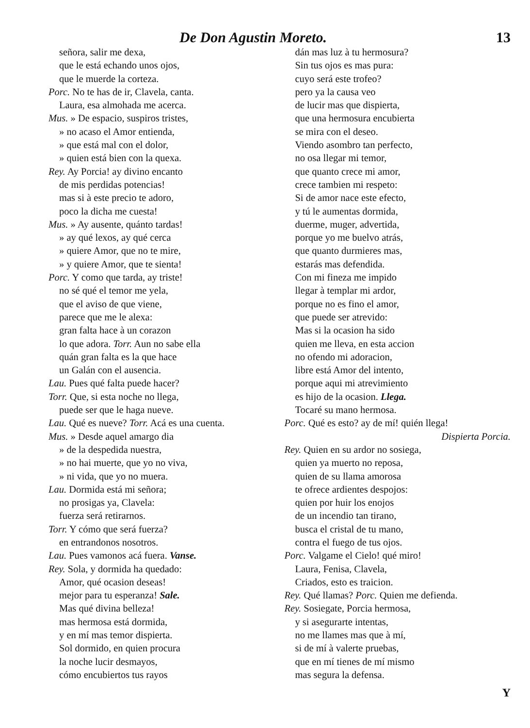De Don Agustin Moreto. 13
señora, salir me dexa,
que le está echando unos ojos,
que le muerde la corteza.
Porc. No te has de ir, Clavela, canta.
Laura, esa almohada me acerca.
Mus. » De espacio, suspiros tristes,
» no acaso el Amor entienda,
» que está mal con el dolor,
» quien está bien con la quexa.
Rey. Ay Porcia! ay divino encanto
de mis perdidas potencias!
mas si à este precio te adoro,
poco la dicha me cuesta!
Mus. » Ay ausente, quánto tardas!
» ay qué lexos, ay qué cerca
» quiere Amor, que no te mire,
» y quiere Amor, que te sienta!
Porc. Y como que tarda, ay triste!
no sé qué el temor me yela,
que el aviso de que viene,
parece que me le alexa:
gran falta hace à un corazon
lo que adora. Torr. Aun no sabe ella
quán gran falta es la que hace
un Galán con el ausencia.
Lau. Pues qué falta puede hacer?
Torr. Que, si esta noche no llega,
puede ser que le haga nueve.
Lau. Qué es nueve? Torr. Acá es una cuenta.
Mus. » Desde aquel amargo dia
» de la despedida nuestra,
» no hai muerte, que yo no viva,
» ni vida, que yo no muera.
Lau. Dormida está mi señora;
no prosigas ya, Clavela:
fuerza será retirarnos.
Torr. Y cómo que será fuerza?
en entrandonos nosotros.
Lau. Pues vamonos acá fuera. Vanse.
Rey. Sola, y dormida ha quedado:
Amor, qué ocasion deseas!
mejor para tu esperanza! Sale.
Mas qué divina belleza!
mas hermosa está dormida,
y en mí mas temor dispierta.
Sol dormido, en quien procura
la noche lucir desmayos,
cómo encubiertos tus rayos
dán mas luz à tu hermosura?
Sin tus ojos es mas pura:
cuyo será este trofeo?
pero ya la causa veo
de lucir mas que dispierta,
que una hermosura encubierta
se mira con el deseo.
Viendo asombro tan perfecto,
no osa llegar mi temor,
que quanto crece mi amor,
crece tambien mi respeto:
Si de amor nace este efecto,
y tú le aumentas dormida,
duerme, muger, advertida,
porque yo me buelvo atrás,
que quanto durmieres mas,
estarás mas defendida.
Con mi fineza me impido
llegar à templar mi ardor,
porque no es fino el amor,
que puede ser atrevido:
Mas si la ocasion ha sido
quien me lleva, en esta accion
no ofendo mi adoracion,
libre está Amor del intento,
porque aqui mi atrevimiento
es hijo de la ocasion. Llega.
Tocaré su mano hermosa.
Porc. Qué es esto? ay de mí! quién llega!
Dispierta Porcia.
Rey. Quien en su ardor no sosiega,
quien ya muerto no reposa,
quien de su llama amorosa
te ofrece ardientes despojos:
quien por huir los enojos
de un incendio tan tirano,
busca el cristal de tu mano,
contra el fuego de tus ojos.
Porc. Valgame el Cielo! qué miro!
Laura, Fenisa, Clavela,
Criados, esto es traicion.
Rey. Qué llamas? Porc. Quien me defienda.
Rey. Sosiegate, Porcia hermosa,
y si asegurarte intentas,
no me llames mas que à mí,
si de mí à valerte pruebas,
que en mí tienes de mí mismo
mas segura la defensa.
Y